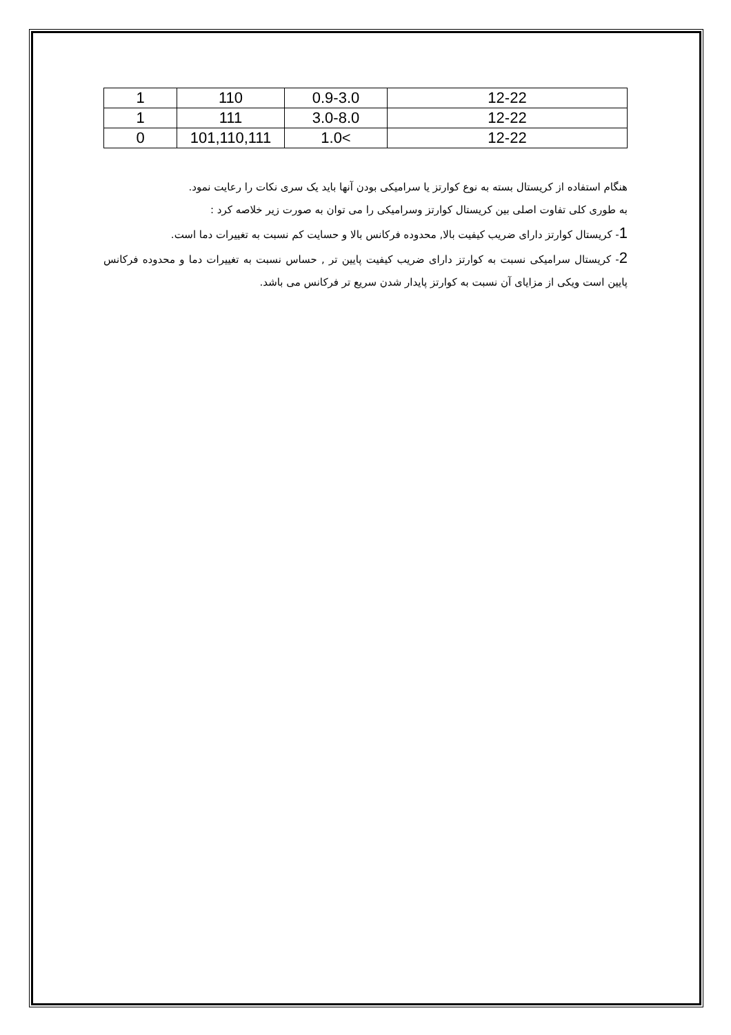| 1 | 110 | 0.9-3.0 | 12-22 |
| 1 | 111 | 3.0-8.0 | 12-22 |
| 0 | 101,110,111 | 1.0< | 12-22 |
هنگام استفاده از کریستال بسته به نوع کوارتز یا سرامیکی بودن آنها باید یک سری نکات را رعایت نمود.
به طوری کلی تفاوت اصلی بین کریستال کوارتز وسرامیکی را می توان به صورت زیر خلاصه کرد :
1- کریستال کوارتز دارای ضریب کیفیت بالا, محدوده فرکانس بالا و حسایت کم نسبت به تغییرات دما است.
2- کریستال سرامیکی نسبت به کوارتز دارای ضریب کیفیت پایین تر , حساس نسبت به تغییرات دما و محدوده فرکانس پایین است ویکی از مزایای آن نسبت به کوارتز پایدار شدن سریع تر فرکانس می باشد.